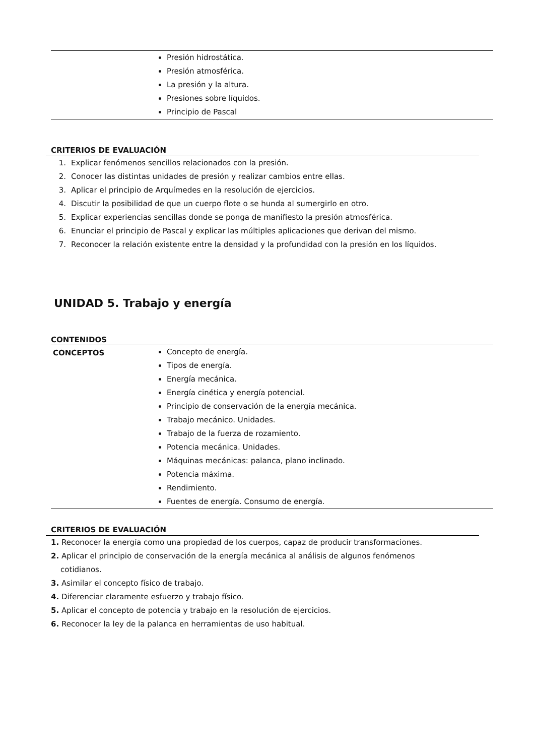| | Presión hidrostática. Presión atmosférica. La presión y la altura. Presiones sobre líquidos. Principio de Pascal |
CRITERIOS DE EVALUACIÓN
1. Explicar fenómenos sencillos relacionados con la presión.
2. Conocer las distintas unidades de presión y realizar cambios entre ellas.
3. Aplicar el principio de Arquímedes en la resolución de ejercicios.
4. Discutir la posibilidad de que un cuerpo flote o se hunda al sumergirlo en otro.
5. Explicar experiencias sencillas donde se ponga de manifiesto la presión atmosférica.
6. Enunciar el principio de Pascal y explicar las múltiples aplicaciones que derivan del mismo.
7. Reconocer la relación existente entre la densidad y la profundidad con la presión en los líquidos.
UNIDAD 5. Trabajo y energía
CONTENIDOS
| CONCEPTOS | Concepto de energía. Tipos de energía. Energía mecánica. Energía cinética y energía potencial. Principio de conservación de la energía mecánica. Trabajo mecánico. Unidades. Trabajo de la fuerza de rozamiento. Potencia mecánica. Unidades. Máquinas mecánicas: palanca, plano inclinado. Potencia máxima. Rendimiento. Fuentes de energía. Consumo de energía. |
CRITERIOS DE EVALUACIÓN
1. Reconocer la energía como una propiedad de los cuerpos, capaz de producir transformaciones.
2. Aplicar el principio de conservación de la energía mecánica al análisis de algunos fenómenos
cotidianos.
3. Asimilar el concepto físico de trabajo.
4. Diferenciar claramente esfuerzo y trabajo físico.
5. Aplicar el concepto de potencia y trabajo en la resolución de ejercicios.
6. Reconocer la ley de la palanca en herramientas de uso habitual.